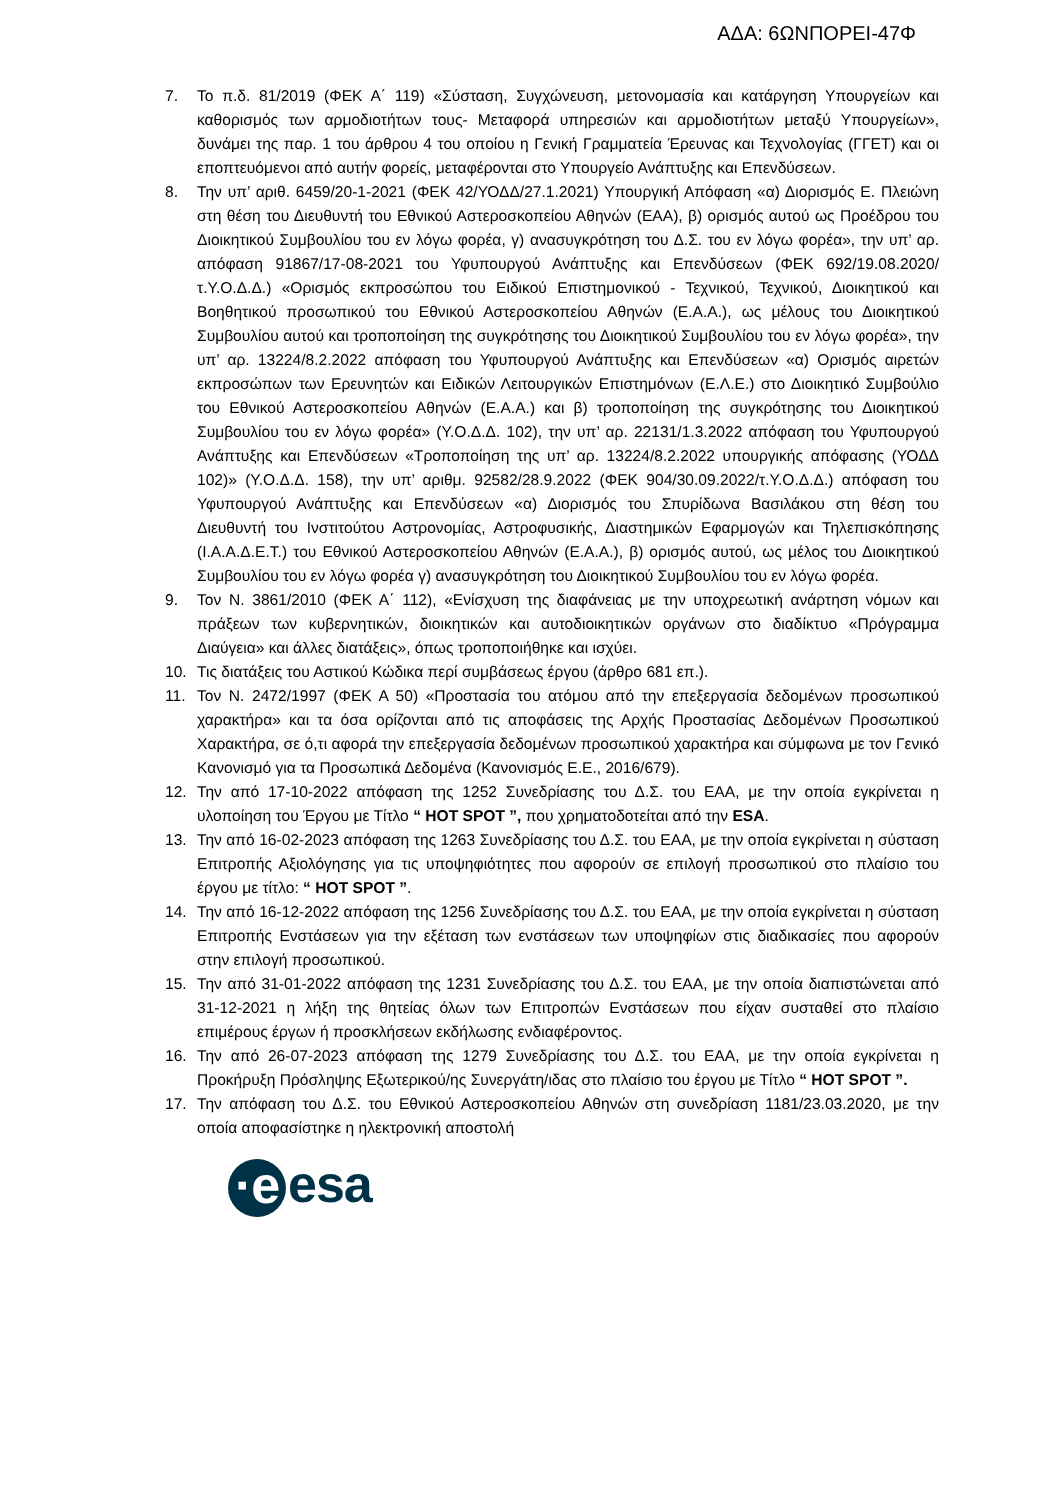ΑΔΑ: 6ΩΝΠΟΡΕΙ-47Φ
7. Το π.δ. 81/2019 (ΦΕΚ Α΄ 119) «Σύσταση, Συγχώνευση, μετονομασία και κατάργηση Υπουργείων και καθορισμός των αρμοδιοτήτων τους- Μεταφορά υπηρεσιών και αρμοδιοτήτων μεταξύ Υπουργείων», δυνάμει της παρ. 1 του άρθρου 4 του οποίου η Γενική Γραμματεία Έρευνας και Τεχνολογίας (ΓΓΕΤ) και οι εποπτευόμενοι από αυτήν φορείς, μεταφέρονται στο Υπουργείο Ανάπτυξης και Επενδύσεων.
8. Την υπ’ αριθ. 6459/20-1-2021 (ΦΕΚ 42/ΥΟΔΔ/27.1.2021) Υπουργική Απόφαση «α) Διορισμός Ε. Πλειώνη στη θέση του Διευθυντή του Εθνικού Αστεροσκοπείου Αθηνών (ΕΑΑ), β) ορισμός αυτού ως Προέδρου του Διοικητικού Συμβουλίου του εν λόγω φορέα, γ) ανασυγκρότηση του Δ.Σ. του εν λόγω φορέα», την υπ’ αρ. απόφαση 91867/17-08-2021 του Υφυπουργού Ανάπτυξης και Επενδύσεων (ΦΕΚ 692/19.08.2020/τ.Υ.Ο.Δ.Δ.) «Ορισμός εκπροσώπου του Ειδικού Επιστημονικού - Τεχνικού, Τεχνικού, Διοικητικού και Βοηθητικού προσωπικού του Εθνικού Αστεροσκοπείου Αθηνών (Ε.Α.Α.), ως μέλους του Διοικητικού Συμβουλίου αυτού και τροποποίηση της συγκρότησης του Διοικητικού Συμβουλίου του εν λόγω φορέα», την υπ’ αρ. 13224/8.2.2022 απόφαση του Υφυπουργού Ανάπτυξης και Επενδύσεων «α) Ορισμός αιρετών εκπροσώπων των Ερευνητών και Ειδικών Λειτουργικών Επιστημόνων (Ε.Λ.Ε.) στο Διοικητικό Συμβούλιο του Εθνικού Αστεροσκοπείου Αθηνών (Ε.Α.Α.) και β) τροποποίηση της συγκρότησης του Διοικητικού Συμβουλίου του εν λόγω φορέα» (Υ.Ο.Δ.Δ. 102), την υπ’ αρ. 22131/1.3.2022 απόφαση του Υφυπουργού Ανάπτυξης και Επενδύσεων «Τροποποίηση της υπ’ αρ. 13224/8.2.2022 υπουργικής απόφασης (ΥΟΔΔ 102)» (Υ.Ο.Δ.Δ. 158), την υπ’ αριθμ. 92582/28.9.2022 (ΦΕΚ 904/30.09.2022/τ.Υ.Ο.Δ.Δ.) απόφαση του Υφυπουργού Ανάπτυξης και Επενδύσεων «α) Διορισμός του Σπυρίδωνα Βασιλάκου στη θέση του Διευθυντή του Ινστιτούτου Αστρονομίας, Αστροφυσικής, Διαστημικών Εφαρμογών και Τηλεπισκόπησης (Ι.Α.Α.Δ.Ε.Τ.) του Εθνικού Αστεροσκοπείου Αθηνών (Ε.Α.Α.), β) ορισμός αυτού, ως μέλος του Διοικητικού Συμβουλίου του εν λόγω φορέα γ) ανασυγκρότηση του Διοικητικού Συμβουλίου του εν λόγω φορέα.
9. Τον Ν. 3861/2010 (ΦΕΚ Α΄ 112), «Ενίσχυση της διαφάνειας με την υποχρεωτική ανάρτηση νόμων και πράξεων των κυβερνητικών, διοικητικών και αυτοδιοικητικών οργάνων στο διαδίκτυο «Πρόγραμμα Διαύγεια» και άλλες διατάξεις», όπως τροποποιήθηκε και ισχύει.
10. Τις διατάξεις του Αστικού Κώδικα περί συμβάσεως έργου (άρθρο 681 επ.).
11. Τον Ν. 2472/1997 (ΦΕΚ Α 50) «Προστασία του ατόμου από την επεξεργασία δεδομένων προσωπικού χαρακτήρα» και τα όσα ορίζονται από τις αποφάσεις της Αρχής Προστασίας Δεδομένων Προσωπικού Χαρακτήρα, σε ό,τι αφορά την επεξεργασία δεδομένων προσωπικού χαρακτήρα και σύμφωνα με τον Γενικό Κανονισμό για τα Προσωπικά Δεδομένα (Κανονισμός Ε.Ε., 2016/679).
12. Την από 17-10-2022 απόφαση της 1252 Συνεδρίασης του Δ.Σ. του ΕΑΑ, με την οποία εγκρίνεται η υλοποίηση του Έργου με Τίτλο “ HOT SPOT ”, που χρηματοδοτείται από την ESA.
13. Την από 16-02-2023 απόφαση της 1263 Συνεδρίασης του Δ.Σ. του ΕΑΑ, με την οποία εγκρίνεται η σύσταση Επιτροπής Αξιολόγησης για τις υποψηφιότητες που αφορούν σε επιλογή προσωπικού στο πλαίσιο του έργου με τίτλο: “ HOT SPOT ”.
14. Την από 16-12-2022 απόφαση της 1256 Συνεδρίασης του Δ.Σ. του ΕΑΑ, με την οποία εγκρίνεται η σύσταση Επιτροπής Ενστάσεων για την εξέταση των ενστάσεων των υποψηφίων στις διαδικασίες που αφορούν στην επιλογή προσωπικού.
15. Την από 31-01-2022 απόφαση της 1231 Συνεδρίασης του Δ.Σ. του ΕΑΑ, με την οποία διαπιστώνεται από 31-12-2021 η λήξη της θητείας όλων των Επιτροπών Ενστάσεων που είχαν συσταθεί στο πλαίσιο επιμέρους έργων ή προσκλήσεων εκδήλωσης ενδιαφέροντος.
16. Την από 26-07-2023 απόφαση της 1279 Συνεδρίασης του Δ.Σ. του ΕΑΑ, με την οποία εγκρίνεται η Προκήρυξη Πρόσληψης Εξωτερικού/ης Συνεργάτη/ιδας στο πλαίσιο του έργου με Τίτλο “ HOT SPOT ”.
17. Την απόφαση του Δ.Σ. του Εθνικού Αστεροσκοπείου Αθηνών στη συνεδρίαση 1181/23.03.2020, με την οποία αποφασίστηκε η ηλεκτρονική αποστολή
·e esa